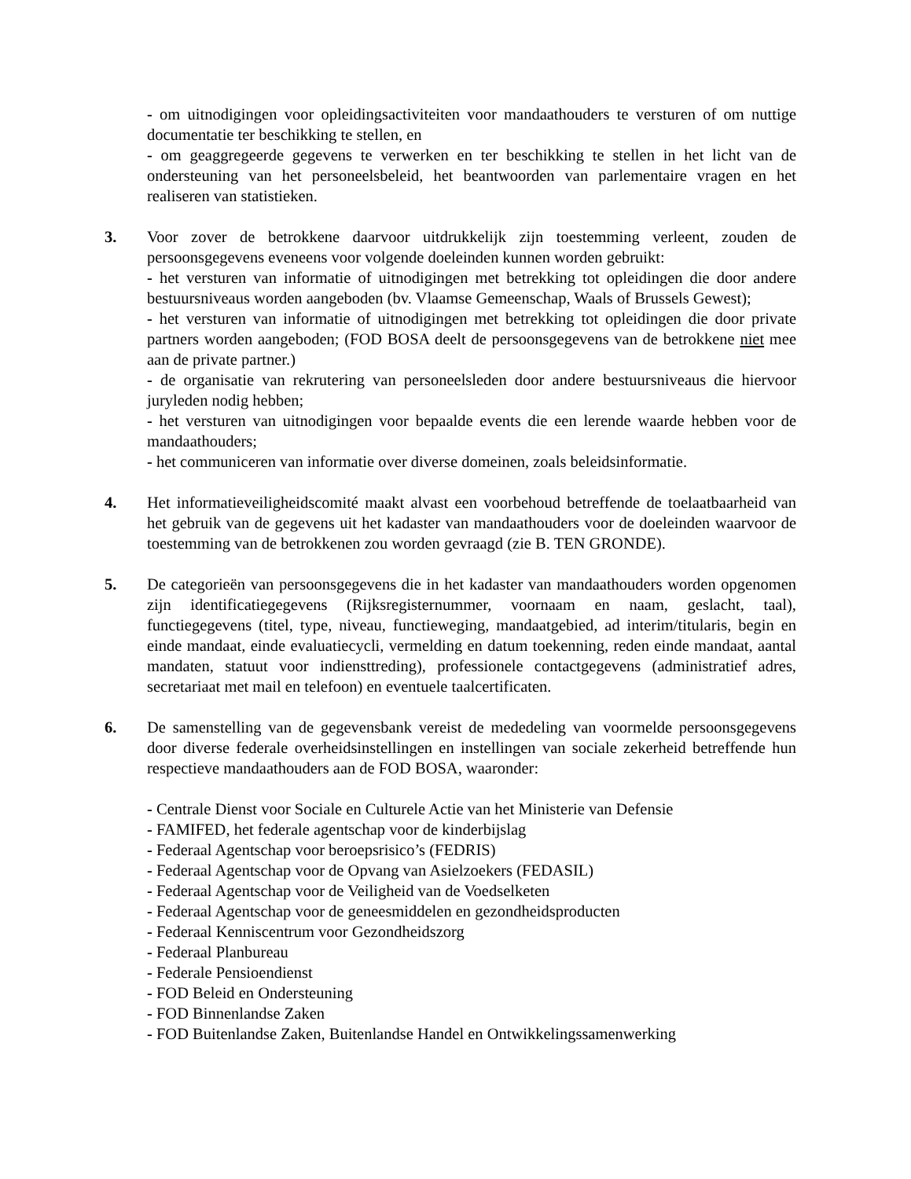- om uitnodigingen voor opleidingsactiviteiten voor mandaathouders te versturen of om nuttige documentatie ter beschikking te stellen, en
- om geaggregeerde gegevens te verwerken en ter beschikking te stellen in het licht van de ondersteuning van het personeelsbeleid, het beantwoorden van parlementaire vragen en het realiseren van statistieken.
3. Voor zover de betrokkene daarvoor uitdrukkelijk zijn toestemming verleent, zouden de persoonsgegevens eveneens voor volgende doeleinden kunnen worden gebruikt:
- het versturen van informatie of uitnodigingen met betrekking tot opleidingen die door andere bestuursniveaus worden aangeboden (bv. Vlaamse Gemeenschap, Waals of Brussels Gewest);
- het versturen van informatie of uitnodigingen met betrekking tot opleidingen die door private partners worden aangeboden; (FOD BOSA deelt de persoonsgegevens van de betrokkene niet mee aan de private partner.)
- de organisatie van rekrutering van personeelsleden door andere bestuursniveaus die hiervoor juryleden nodig hebben;
- het versturen van uitnodigingen voor bepaalde events die een lerende waarde hebben voor de mandaathouders;
- het communiceren van informatie over diverse domeinen, zoals beleidsinformatie.
4. Het informatieveiligheidscomité maakt alvast een voorbehoud betreffende de toelaatbaarheid van het gebruik van de gegevens uit het kadaster van mandaathouders voor de doeleinden waarvoor de toestemming van de betrokkenen zou worden gevraagd (zie B. TEN GRONDE).
5. De categorieën van persoonsgegevens die in het kadaster van mandaathouders worden opgenomen zijn identificatiegegevens (Rijksregisternummer, voornaam en naam, geslacht, taal), functiegegevens (titel, type, niveau, functieweging, mandaatgebied, ad interim/titularis, begin en einde mandaat, einde evaluatiecycli, vermelding en datum toekenning, reden einde mandaat, aantal mandaten, statuut voor indiensttreding), professionele contactgegevens (administratief adres, secretariaat met mail en telefoon) en eventuele taalcertificaten.
6. De samenstelling van de gegevensbank vereist de mededeling van voormelde persoonsgegevens door diverse federale overheidsinstellingen en instellingen van sociale zekerheid betreffende hun respectieve mandaathouders aan de FOD BOSA, waaronder:
- Centrale Dienst voor Sociale en Culturele Actie van het Ministerie van Defensie
- FAMIFED, het federale agentschap voor de kinderbijslag
- Federaal Agentschap voor beroepsrisico’s (FEDRIS)
- Federaal Agentschap voor de Opvang van Asielzoekers (FEDASIL)
- Federaal Agentschap voor de Veiligheid van de Voedselketen
- Federaal Agentschap voor de geneesmiddelen en gezondheidsproducten
- Federaal Kenniscentrum voor Gezondheidszorg
- Federaal Planbureau
- Federale Pensioendienst
- FOD Beleid en Ondersteuning
- FOD Binnenlandse Zaken
- FOD Buitenlandse Zaken, Buitenlandse Handel en Ontwikkelingssamenwerking